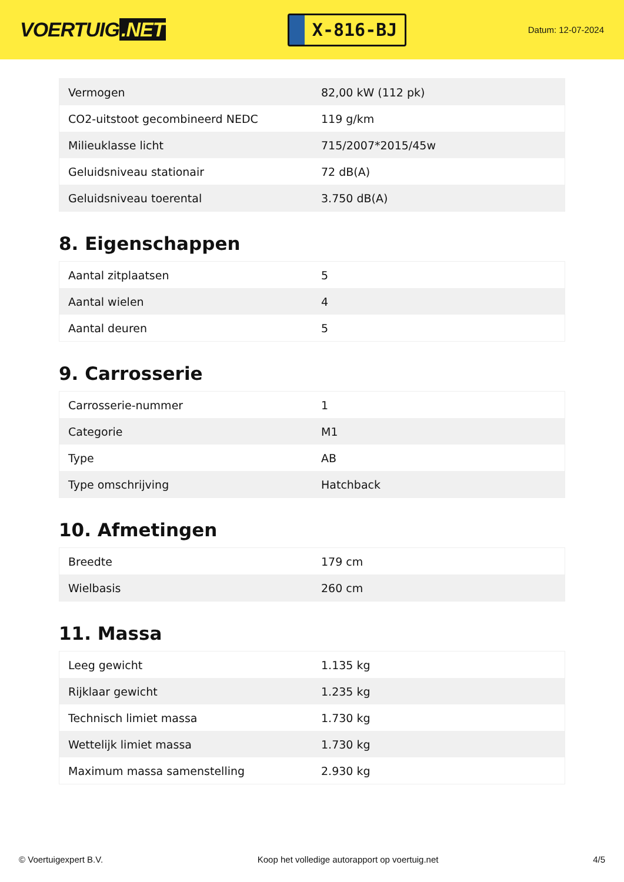VOERTUIG.NET
X-816-BJ
Datum: 12-07-2024
| Vermogen | 82,00 kW (112 pk) |
| CO2-uitstoot gecombineerd NEDC | 119 g/km |
| Milieuklasse licht | 715/2007*2015/45w |
| Geluidsniveau stationair | 72 dB(A) |
| Geluidsniveau toerental | 3.750 dB(A) |
8. Eigenschappen
| Aantal zitplaatsen | 5 |
| Aantal wielen | 4 |
| Aantal deuren | 5 |
9. Carrosserie
| Carrosserie-nummer | 1 |
| Categorie | M1 |
| Type | AB |
| Type omschrijving | Hatchback |
10. Afmetingen
| Breedte | 179 cm |
| Wielbasis | 260 cm |
11. Massa
| Leeg gewicht | 1.135 kg |
| Rijklaar gewicht | 1.235 kg |
| Technisch limiet massa | 1.730 kg |
| Wettelijk limiet massa | 1.730 kg |
| Maximum massa samenstelling | 2.930 kg |
© Voertuigexpert B.V. Koop het volledige autorapport op voertuig.net 4/5